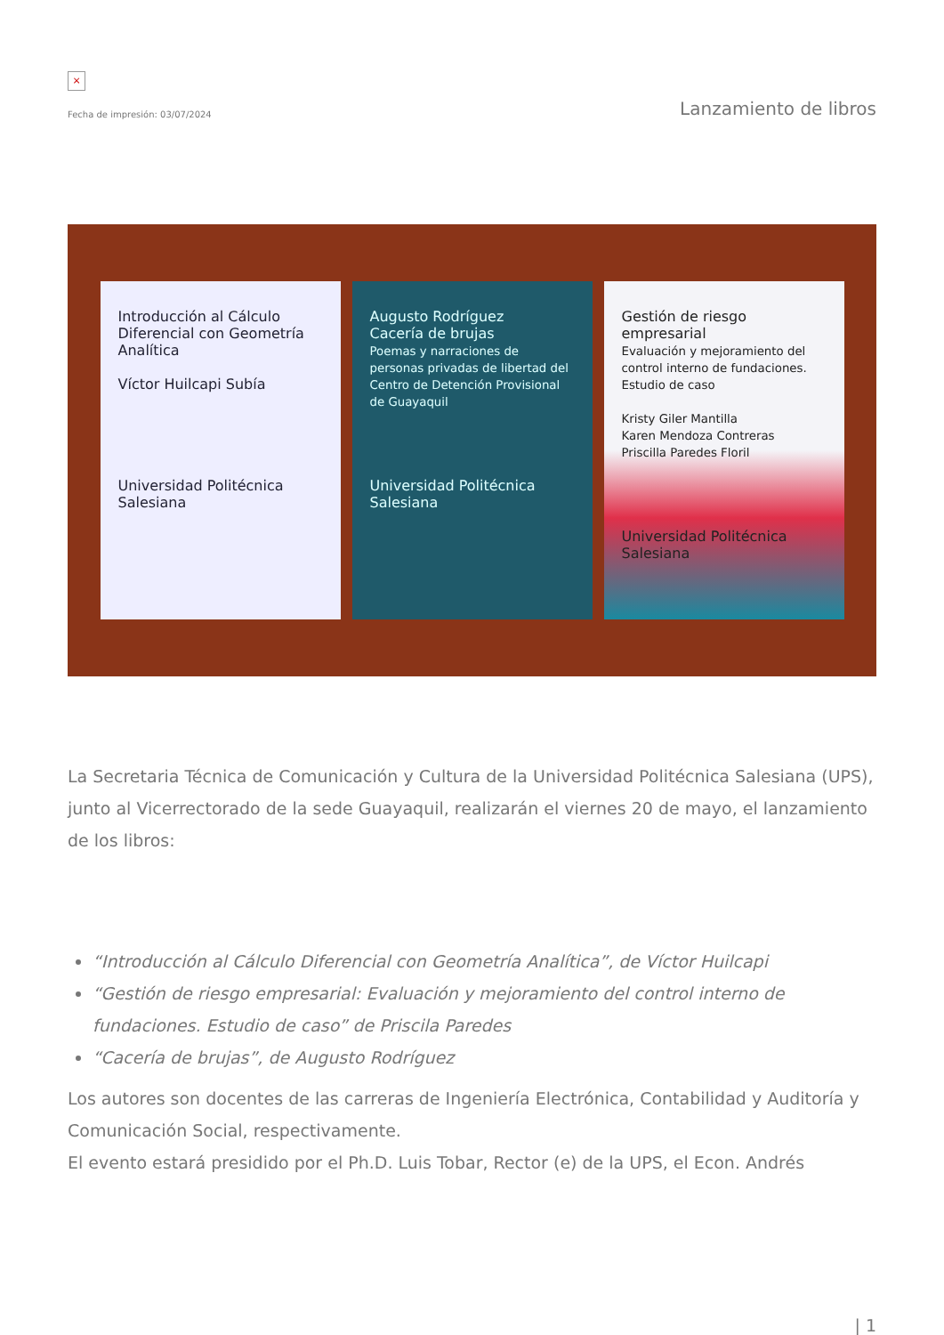×
Fecha de impresión: 03/07/2024
Lanzamiento de libros
Introducción al Cálculo Diferencial con Geometría Analítica
Víctor Huilcapi Subía
Universidad Politécnica Salesiana
Augusto Rodríguez
Cacería de brujas
Poemas y narraciones de personas privadas de libertad del Centro de Detención Provisional de Guayaquil
Universidad Politécnica Salesiana
Gestión de riesgo empresarial
Evaluación y mejoramiento del control interno de fundaciones. Estudio de caso
Kristy Giler Mantilla
Karen Mendoza Contreras
Priscilla Paredes Floril
Universidad Politécnica Salesiana
La Secretaria Técnica de Comunicación y Cultura de la Universidad Politécnica Salesiana (UPS), junto al Vicerrectorado de la sede Guayaquil, realizarán el viernes 20 de mayo, el lanzamiento de los libros:
“Introducción al Cálculo Diferencial con Geometría Analítica”, de Víctor Huilcapi
“Gestión de riesgo empresarial: Evaluación y mejoramiento del control interno de fundaciones. Estudio de caso” de Priscila Paredes
“Cacería de brujas”, de Augusto Rodríguez
Los autores son docentes de las carreras de Ingeniería Electrónica, Contabilidad y Auditoría y Comunicación Social, respectivamente.
El evento estará presidido por el Ph.D. Luis Tobar, Rector (e) de la UPS, el Econ. Andrés
| 1